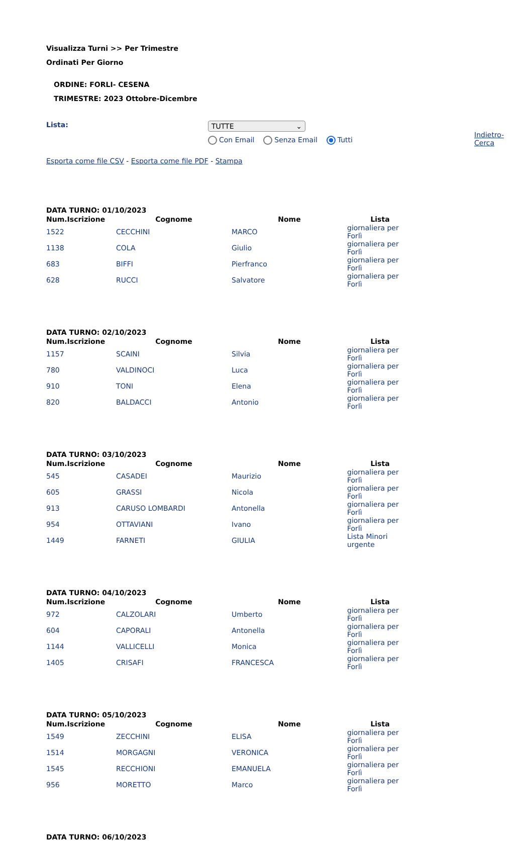Visualizza Turni >> Per Trimestre
Ordinati Per Giorno
ORDINE: FORLI- CESENA
TRIMESTRE: 2023 Ottobre-Dicembre
Lista: TUTTE ⌄
Con Email Senza Email Tutti
Indietro-
Cerca
Esporta come file CSV - Esporta come file PDF - Stampa
DATA TURNO: 01/10/2023
| Num.Iscrizione | Cognome | Nome | Lista |
| --- | --- | --- | --- |
| 1522 | CECCHINI | MARCO | giornaliera per Forlì |
| 1138 | COLA | Giulio | giornaliera per Forlì |
| 683 | BIFFI | Pierfranco | giornaliera per Forlì |
| 628 | RUCCI | Salvatore | giornaliera per Forlì |
DATA TURNO: 02/10/2023
| Num.Iscrizione | Cognome | Nome | Lista |
| --- | --- | --- | --- |
| 1157 | SCAINI | Silvia | giornaliera per Forlì |
| 780 | VALDINOCI | Luca | giornaliera per Forlì |
| 910 | TONI | Elena | giornaliera per Forlì |
| 820 | BALDACCI | Antonio | giornaliera per Forlì |
DATA TURNO: 03/10/2023
| Num.Iscrizione | Cognome | Nome | Lista |
| --- | --- | --- | --- |
| 545 | CASADEI | Maurizio | giornaliera per Forlì |
| 605 | GRASSI | Nicola | giornaliera per Forlì |
| 913 | CARUSO LOMBARDI | Antonella | giornaliera per Forlì |
| 954 | OTTAVIANI | Ivano | giornaliera per Forlì |
| 1449 | FARNETI | GIULIA | Lista Minori urgente |
DATA TURNO: 04/10/2023
| Num.Iscrizione | Cognome | Nome | Lista |
| --- | --- | --- | --- |
| 972 | CALZOLARI | Umberto | giornaliera per Forlì |
| 604 | CAPORALI | Antonella | giornaliera per Forlì |
| 1144 | VALLICELLI | Monica | giornaliera per Forlì |
| 1405 | CRISAFI | FRANCESCA | giornaliera per Forlì |
DATA TURNO: 05/10/2023
| Num.Iscrizione | Cognome | Nome | Lista |
| --- | --- | --- | --- |
| 1549 | ZECCHINI | ELISA | giornaliera per Forlì |
| 1514 | MORGAGNI | VERONICA | giornaliera per Forlì |
| 1545 | RECCHIONI | EMANUELA | giornaliera per Forlì |
| 956 | MORETTO | Marco | giornaliera per Forlì |
DATA TURNO: 06/10/2023